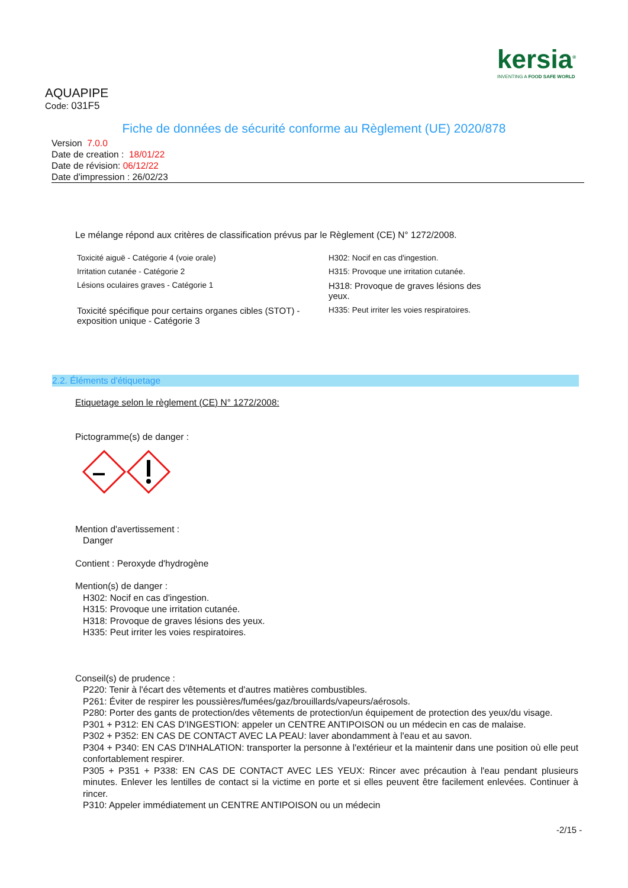kersia<sup>®</sup>
INVENTING A FOOD SAFE WORLD
AQUAPIPE
Code: 031F5
Fiche de données de sécurité conforme au Règlement (UE) 2020/878
Version 7.0.0
Date de creation : 18/01/22
Date de révision: 06/12/22
Date d'impression : 26/02/23
Le mélange répond aux critères de classification prévus par le Règlement (CE) N° 1272/2008.
| Toxicité aiguë - Catégorie 4 (voie orale) | H302: Nocif en cas d'ingestion. |
| Irritation cutanée - Catégorie 2 | H315: Provoque une irritation cutanée. |
| Lésions oculaires graves - Catégorie 1 | H318: Provoque de graves lésions des yeux. |
| Toxicité spécifique pour certains organes cibles (STOT) - exposition unique - Catégorie 3 | H335: Peut irriter les voies respiratoires. |
2.2. Éléments d'étiquetage
Etiquetage selon le règlement (CE) N° 1272/2008:
Pictogramme(s) de danger :
Mention d'avertissement :
Danger
Contient : Peroxyde d'hydrogène
Mention(s) de danger :
H302: Nocif en cas d'ingestion.
H315: Provoque une irritation cutanée.
H318: Provoque de graves lésions des yeux.
H335: Peut irriter les voies respiratoires.
Conseil(s) de prudence :
P220: Tenir à l'écart des vêtements et d'autres matières combustibles.
P261: Éviter de respirer les poussières/fumées/gaz/brouillards/vapeurs/aérosols.
P280: Porter des gants de protection/des vêtements de protection/un équipement de protection des yeux/du visage.
P301 + P312: EN CAS D'INGESTION: appeler un CENTRE ANTIPOISON ou un médecin en cas de malaise.
P302 + P352: EN CAS DE CONTACT AVEC LA PEAU: laver abondamment à l'eau et au savon.
P304 + P340: EN CAS D'INHALATION: transporter la personne à l'extérieur et la maintenir dans une position où elle peut confortablement respirer.
P305 + P351 + P338: EN CAS DE CONTACT AVEC LES YEUX: Rincer avec précaution à l'eau pendant plusieurs minutes. Enlever les lentilles de contact si la victime en porte et si elles peuvent être facilement enlevées. Continuer à rincer.
P310: Appeler immédiatement un CENTRE ANTIPOISON ou un médecin
-2/15 -